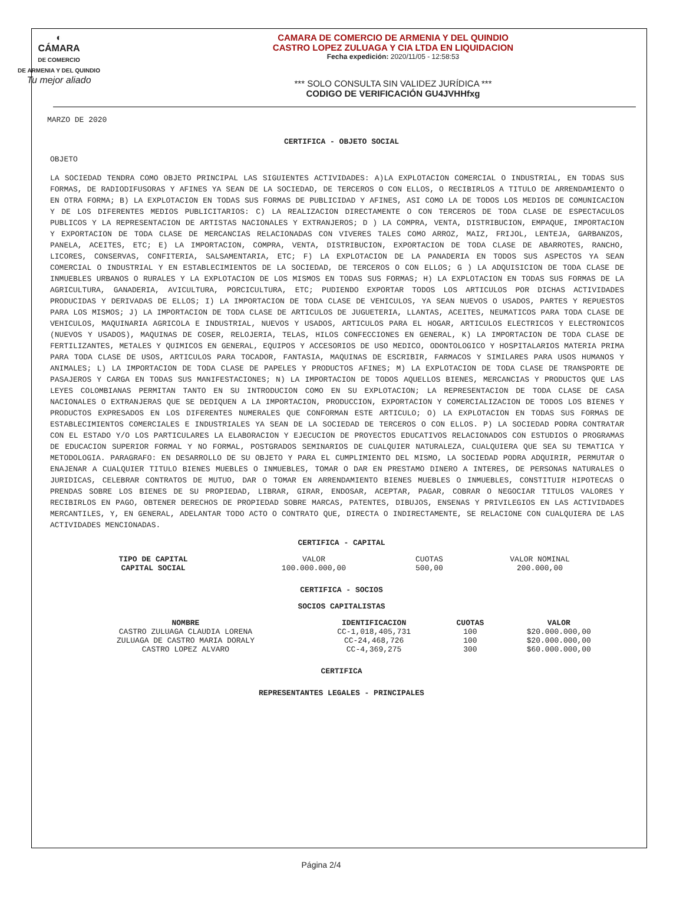◐
CÁMARA
DE COMERCIO
DE ARMENIA Y DEL QUINDIO
Tu mejor aliado
CAMARA DE COMERCIO DE ARMENIA Y DEL QUINDIO
CASTRO LOPEZ ZULUAGA Y CIA LTDA EN LIQUIDACION
Fecha expedición: 2020/11/05 - 12:58:53
*** SOLO CONSULTA SIN VALIDEZ JURÍDICA ***
CODIGO DE VERIFICACIÓN GU4JVHHfxg
MARZO DE 2020
CERTIFICA - OBJETO SOCIAL
OBJETO
LA SOCIEDAD TENDRA COMO OBJETO PRINCIPAL LAS SIGUIENTES ACTIVIDADES: A)LA EXPLOTACION COMERCIAL O INDUSTRIAL, EN TODAS SUS FORMAS, DE RADIODIFUSORAS Y AFINES YA SEAN DE LA SOCIEDAD, DE TERCEROS O CON ELLOS, O RECIBIRLOS A TITULO DE ARRENDAMIENTO O EN OTRA FORMA; B) LA EXPLOTACION EN TODAS SUS FORMAS DE PUBLICIDAD Y AFINES, ASI COMO LA DE TODOS LOS MEDIOS DE COMUNICACION Y DE LOS DIFERENTES MEDIOS PUBLICITARIOS: C) LA REALIZACION DIRECTAMENTE O CON TERCEROS DE TODA CLASE DE ESPECTACULOS PUBLICOS Y LA REPRESENTACION DE ARTISTAS NACIONALES Y EXTRANJEROS; D ) LA COMPRA, VENTA, DISTRIBUCION, EMPAQUE, IMPORTACION Y EXPORTACION DE TODA CLASE DE MERCANCIAS RELACIONADAS CON VIVERES TALES COMO ARROZ, MAIZ, FRIJOL, LENTEJA, GARBANZOS, PANELA, ACEITES, ETC; E) LA IMPORTACION, COMPRA, VENTA, DISTRIBUCION, EXPORTACION DE TODA CLASE DE ABARROTES, RANCHO, LICORES, CONSERVAS, CONFITERIA, SALSAMENTARIA, ETC; F) LA EXPLOTACION DE LA PANADERIA EN TODOS SUS ASPECTOS YA SEAN COMERCIAL O INDUSTRIAL Y EN ESTABLECIMIENTOS DE LA SOCIEDAD, DE TERCEROS O CON ELLOS; G ) LA ADQUISICION DE TODA CLASE DE INMUEBLES URBANOS O RURALES Y LA EXPLOTACION DE LOS MISMOS EN TODAS SUS FORMAS; H) LA EXPLOTACION EN TODAS SUS FORMAS DE LA AGRICULTURA, GANADERIA, AVICULTURA, PORCICULTURA, ETC; PUDIENDO EXPORTAR TODOS LOS ARTICULOS POR DICHAS ACTIVIDADES PRODUCIDAS Y DERIVADAS DE ELLOS; I) LA IMPORTACION DE TODA CLASE DE VEHICULOS, YA SEAN NUEVOS O USADOS, PARTES Y REPUESTOS PARA LOS MISMOS; J) LA IMPORTACION DE TODA CLASE DE ARTICULOS DE JUGUETERIA, LLANTAS, ACEITES, NEUMATICOS PARA TODA CLASE DE VEHICULOS, MAQUINARIA AGRICOLA E INDUSTRIAL, NUEVOS Y USADOS, ARTICULOS PARA EL HOGAR, ARTICULOS ELECTRICOS Y ELECTRONICOS (NUEVOS Y USADOS), MAQUINAS DE COSER, RELOJERIA, TELAS, HILOS CONFECCIONES EN GENERAL, K) LA IMPORTACION DE TODA CLASE DE FERTILIZANTES, METALES Y QUIMICOS EN GENERAL, EQUIPOS Y ACCESORIOS DE USO MEDICO, ODONTOLOGICO Y HOSPITALARIOS MATERIA PRIMA PARA TODA CLASE DE USOS, ARTICULOS PARA TOCADOR, FANTASIA, MAQUINAS DE ESCRIBIR, FARMACOS Y SIMILARES PARA USOS HUMANOS Y ANIMALES; L) LA IMPORTACION DE TODA CLASE DE PAPELES Y PRODUCTOS AFINES; M) LA EXPLOTACION DE TODA CLASE DE TRANSPORTE DE PASAJEROS Y CARGA EN TODAS SUS MANIFESTACIONES; N) LA IMPORTACION DE TODOS AQUELLOS BIENES, MERCANCIAS Y PRODUCTOS QUE LAS LEYES COLOMBIANAS PERMITAN TANTO EN SU INTRODUCION COMO EN SU EXPLOTACION; LA REPRESENTACION DE TODA CLASE DE CASA NACIONALES O EXTRANJERAS QUE SE DEDIQUEN A LA IMPORTACION, PRODUCCION, EXPORTACION Y COMERCIALIZACION DE TODOS LOS BIENES Y PRODUCTOS EXPRESADOS EN LOS DIFERENTES NUMERALES QUE CONFORMAN ESTE ARTICULO; O) LA EXPLOTACION EN TODAS SUS FORMAS DE ESTABLECIMIENTOS COMERCIALES E INDUSTRIALES YA SEAN DE LA SOCIEDAD DE TERCEROS O CON ELLOS. P) LA SOCIEDAD PODRA CONTRATAR CON EL ESTADO Y/O LOS PARTICULARES LA ELABORACION Y EJECUCION DE PROYECTOS EDUCATIVOS RELACIONADOS CON ESTUDIOS O PROGRAMAS DE EDUCACION SUPERIOR FORMAL Y NO FORMAL, POSTGRADOS SEMINARIOS DE CUALQUIER NATURALEZA, CUALQUIERA QUE SEA SU TEMATICA Y METODOLOGIA. PARAGRAFO: EN DESARROLLO DE SU OBJETO Y PARA EL CUMPLIMIENTO DEL MISMO, LA SOCIEDAD PODRA ADQUIRIR, PERMUTAR O ENAJENAR A CUALQUIER TITULO BIENES MUEBLES O INMUEBLES, TOMAR O DAR EN PRESTAMO DINERO A INTERES, DE PERSONAS NATURALES O JURIDICAS, CELEBRAR CONTRATOS DE MUTUO, DAR O TOMAR EN ARRENDAMIENTO BIENES MUEBLES O INMUEBLES, CONSTITUIR HIPOTECAS O PRENDAS SOBRE LOS BIENES DE SU PROPIEDAD, LIBRAR, GIRAR, ENDOSAR, ACEPTAR, PAGAR, COBRAR O NEGOCIAR TITULOS VALORES Y RECIBIRLOS EN PAGO, OBTENER DERECHOS DE PROPIEDAD SOBRE MARCAS, PATENTES, DIBUJOS, ENSENAS Y PRIVILEGIOS EN LAS ACTIVIDADES MERCANTILES, Y, EN GENERAL, ADELANTAR TODO ACTO O CONTRATO QUE, DIRECTA O INDIRECTAMENTE, SE RELACIONE CON CUALQUIERA DE LAS ACTIVIDADES MENCIONADAS.
CERTIFICA - CAPITAL
| TIPO DE CAPITAL | VALOR | CUOTAS | VALOR NOMINAL |
| CAPITAL SOCIAL | 100.000.000,00 | 500,00 | 200.000,00 |
CERTIFICA - SOCIOS
SOCIOS CAPITALISTAS
| NOMBRE | IDENTIFICACION | CUOTAS | VALOR |
| --- | --- | --- | --- |
| CASTRO ZULUAGA CLAUDIA LORENA | CC-1,018,405,731 | 100 | $20.000.000,00 |
| ZULUAGA DE CASTRO MARIA DORALY | CC-24,468,726 | 100 | $20.000.000,00 |
| CASTRO LOPEZ ALVARO | CC-4,369,275 | 300 | $60.000.000,00 |
CERTIFICA
REPRESENTANTES LEGALES - PRINCIPALES
Página 2/4